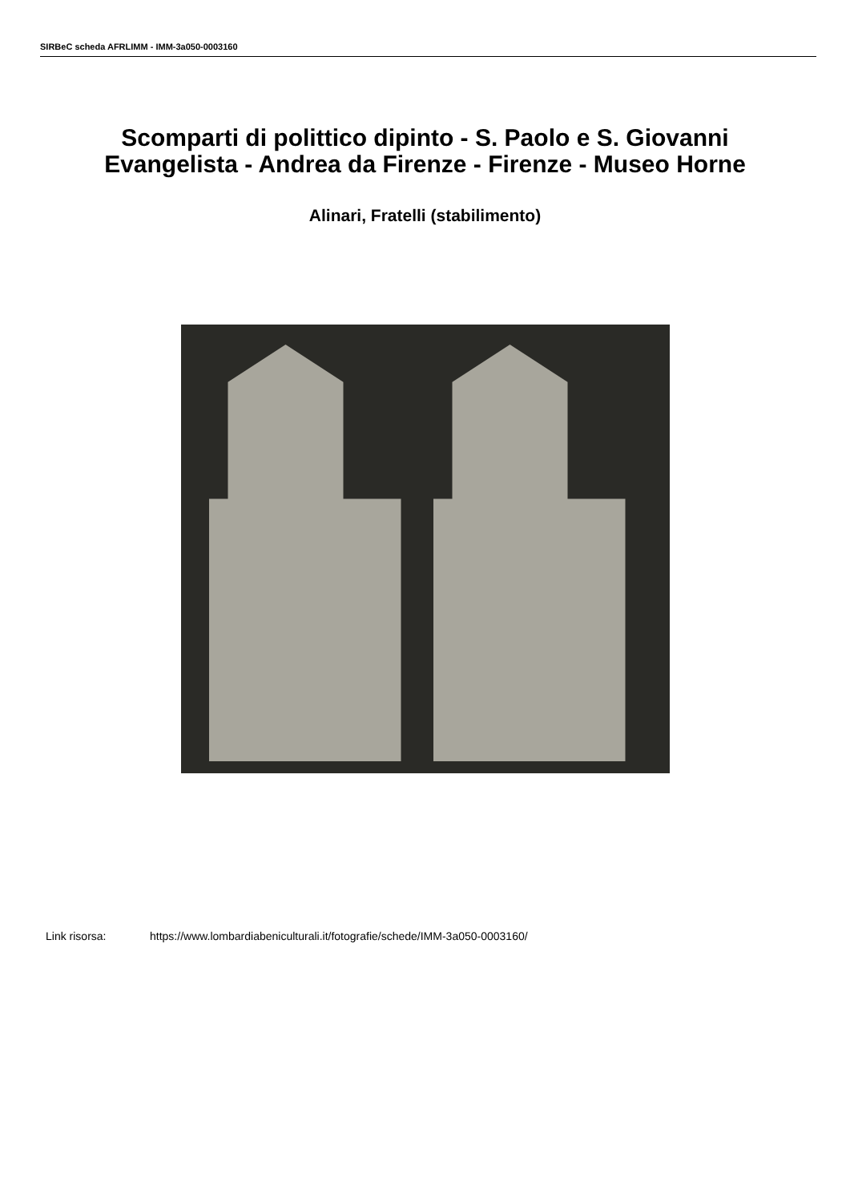SIRBeC scheda AFRLIMM - IMM-3a050-0003160
Scomparti di polittico dipinto - S. Paolo e S. Giovanni Evangelista - Andrea da Firenze - Firenze - Museo Horne
Alinari, Fratelli (stabilimento)
Link risorsa: https://www.lombardiabeniculturali.it/fotografie/schede/IMM-3a050-0003160/